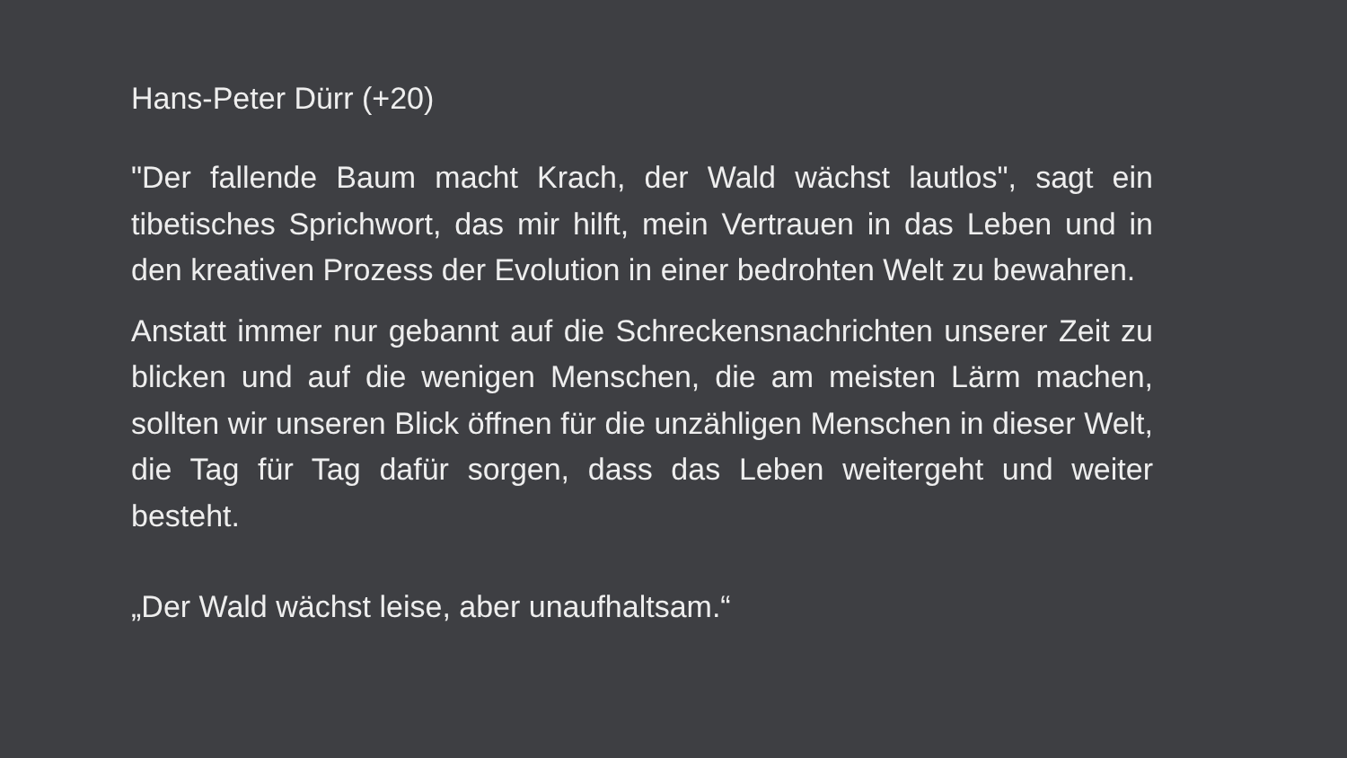Hans-Peter Dürr (+20)
"Der fallende Baum macht Krach, der Wald wächst lautlos", sagt ein tibetisches Sprichwort, das mir hilft, mein Vertrauen in das Leben und in den kreativen Prozess der Evolution in einer bedrohten Welt zu bewahren.
Anstatt immer nur gebannt auf die Schreckensnachrichten unserer Zeit zu blicken und auf die wenigen Menschen, die am meisten Lärm machen, sollten wir unseren Blick öffnen für die unzähligen Menschen in dieser Welt, die Tag für Tag dafür sorgen, dass das Leben weitergeht und weiter besteht.
„Der Wald wächst leise, aber unaufhaltsam.“